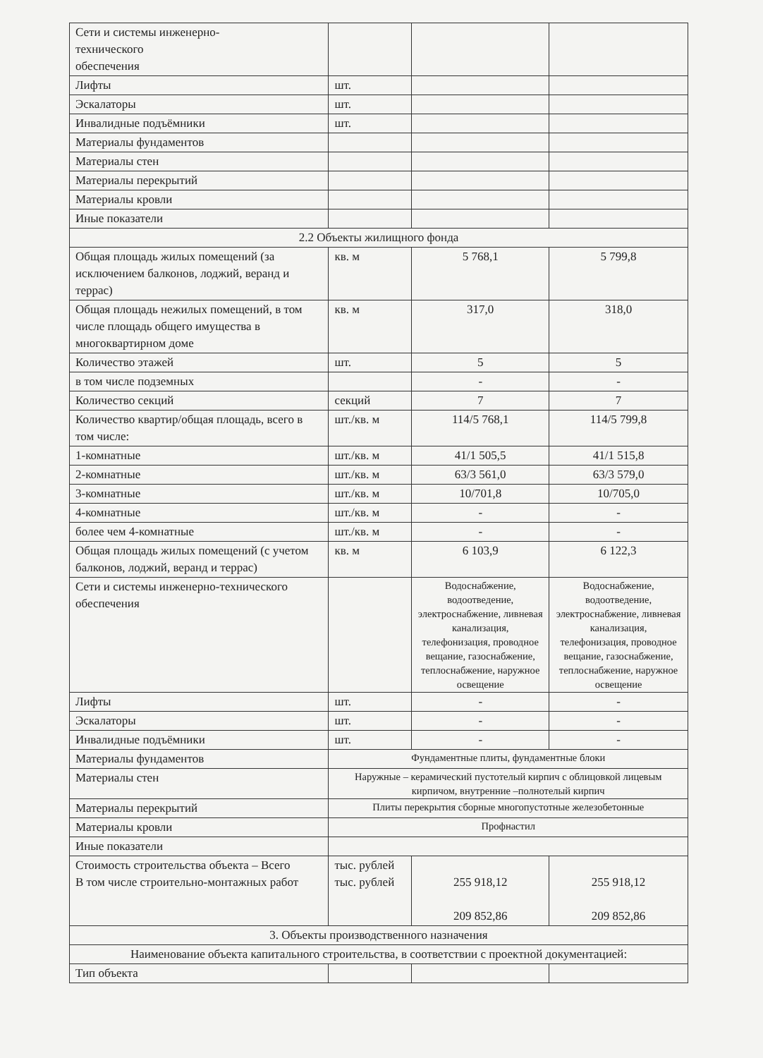| Сети и системы инженерно- технического обеспечения | | | |
| Лифты | шт. | | |
| Эскалаторы | шт. | | |
| Инвалидные подъёмники | шт. | | |
| Материалы фундаментов | | | |
| Материалы стен | | | |
| Материалы перекрытий | | | |
| Материалы кровли | | | |
| Иные показатели | | | |
| 2.2 Объекты жилищного фонда | | | |
| Общая площадь жилых помещений (за исключением балконов, лоджий, веранд и террас) | кв. м | 5 768,1 | 5 799,8 |
| Общая площадь нежилых помещений, в том числе площадь общего имущества в многоквартирном доме | кв. м | 317,0 | 318,0 |
| Количество этажей | шт. | 5 | 5 |
| в том числе подземных | | - | - |
| Количество секций | секций | 7 | 7 |
| Количество квартир/общая площадь, всего в том числе: | шт./кв. м | 114/5 768,1 | 114/5 799,8 |
| 1-комнатные | шт./кв. м | 41/1 505,5 | 41/1 515,8 |
| 2-комнатные | шт./кв. м | 63/3 561,0 | 63/3 579,0 |
| 3-комнатные | шт./кв. м | 10/701,8 | 10/705,0 |
| 4-комнатные | шт./кв. м | - | - |
| более чем 4-комнатные | шт./кв. м | - | - |
| Общая площадь жилых помещений (с учетом балконов, лоджий, веранд и террас) | кв. м | 6 103,9 | 6 122,3 |
| Сети и системы инженерно-технического обеспечения | | Водоснабжение, водоотведение, электроснабжение, ливневая канализация, телефонизация, проводное вещание, газоснабжение, теплоснабжение, наружное освещение | Водоснабжение, водоотведение, электроснабжение, ливневая канализация, телефонизация, проводное вещание, газоснабжение, теплоснабжение, наружное освещение |
| Лифты | шт. | - | - |
| Эскалаторы | шт. | - | - |
| Инвалидные подъёмники | шт. | - | - |
| Материалы фундаментов | Фундаментные плиты, фундаментные блоки | | |
| Материалы стен | Наружные – керамический пустотелый кирпич с облицовкой лицевым кирпичом, внутренние –полнотелый кирпич | | |
| Материалы перекрытий | Плиты перекрытия сборные многопустотные железобетонные | | |
| Материалы кровли | Профнастил | | |
| Иные показатели | | | |
| Стоимость строительства объекта – Всего В том числе строительно-монтажных работ | тыс. рублей тыс. рублей | 255 918,12 209 852,86 | 255 918,12 209 852,86 |
| 3. Объекты производственного назначения | | | |
| Наименование объекта капитального строительства, в соответствии с проектной документацией: | | | |
| Тип объекта | | | |